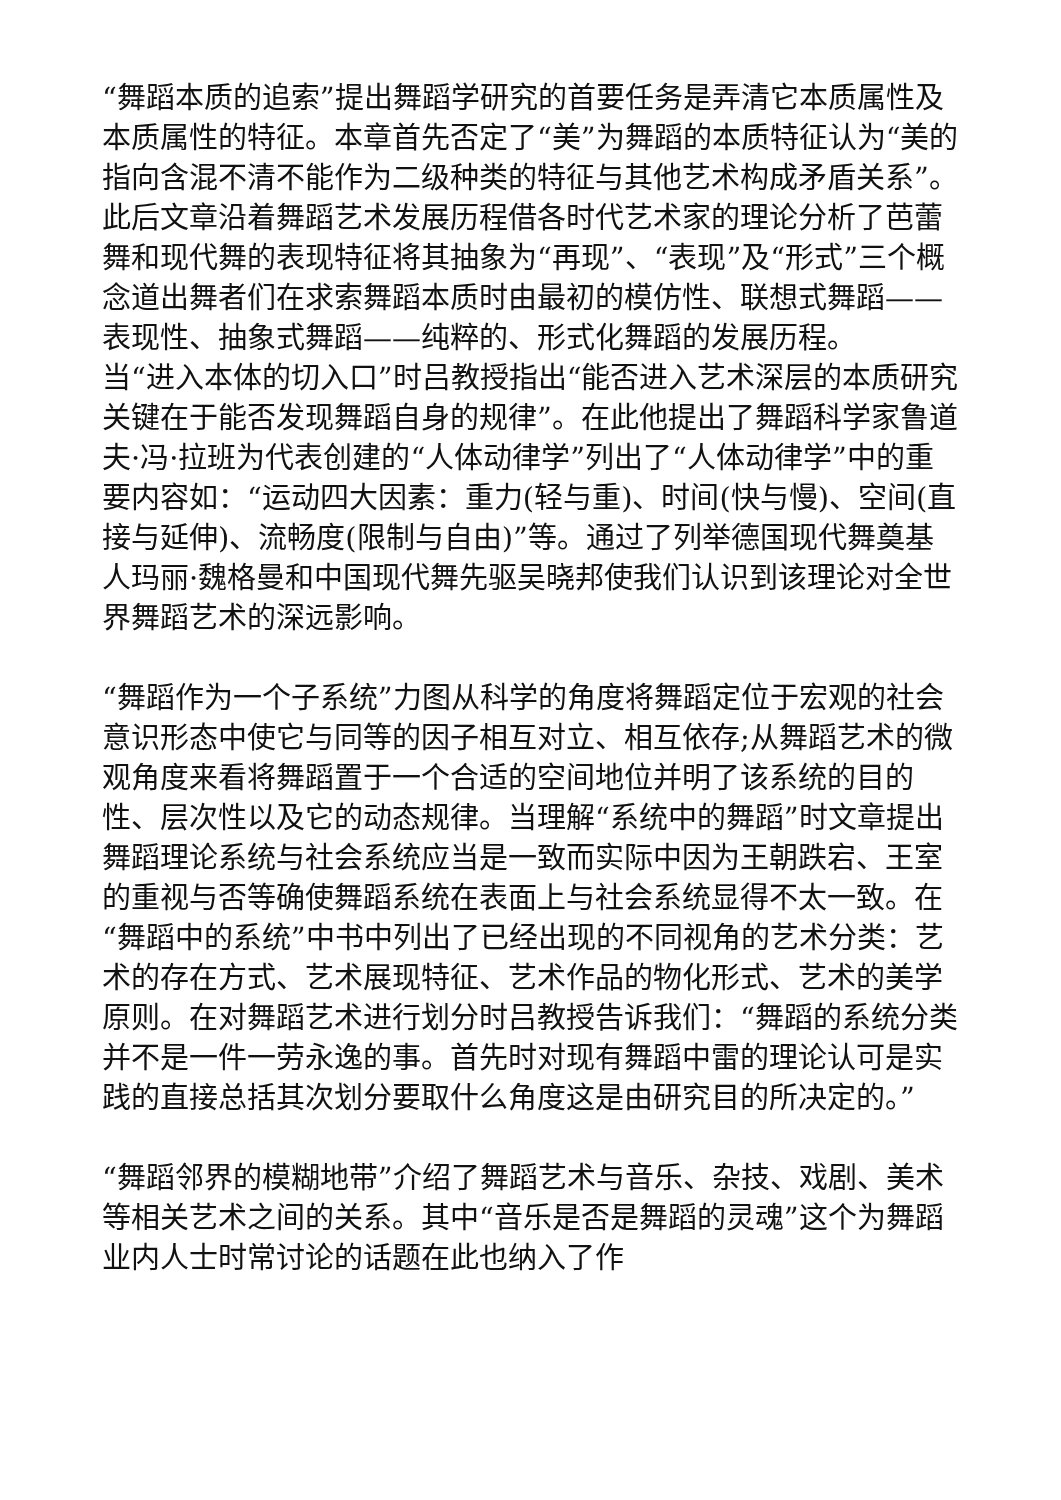“舞蹈本质的追索”提出舞蹈学研究的首要任务是弄清它本质属性及本质属性的特征。本章首先否定了“美”为舞蹈的本质特征认为“美的指向含混不清不能作为二级种类的特征与其他艺术构成矛盾关系”。此后文章沿着舞蹈艺术发展历程借各时代艺术家的理论分析了芭蕾舞和现代舞的表现特征将其抽象为“再现”、“表现”及“形式”三个概念道出舞者们在求索舞蹈本质时由最初的模仿性、联想式舞蹈——表现性、抽象式舞蹈——纯粹的、形式化舞蹈的发展历程。
当“进入本体的切入口”时吕教授指出“能否进入艺术深层的本质研究关键在于能否发现舞蹈自身的规律”。在此他提出了舞蹈科学家鲁道夫·冯·拉班为代表创建的“人体动律学”列出了“人体动律学”中的重要内容如：“运动四大因素：重力(轻与重)、时间(快与慢)、空间(直接与延伸)、流畅度(限制与自由)”等。通过了列举德国现代舞奠基人玛丽·魏格曼和中国现代舞先驱吴晓邦使我们认识到该理论对全世界舞蹈艺术的深远影响。
“舞蹈作为一个子系统”力图从科学的角度将舞蹈定位于宏观的社会意识形态中使它与同等的因子相互对立、相互依存;从舞蹈艺术的微观角度来看将舞蹈置于一个合适的空间地位并明了该系统的目的性、层次性以及它的动态规律。当理解“系统中的舞蹈”时文章提出舞蹈理论系统与社会系统应当是一致而实际中因为王朝跌宕、王室的重视与否等确使舞蹈系统在表面上与社会系统显得不太一致。在“舞蹈中的系统”中书中列出了已经出现的不同视角的艺术分类：艺术的存在方式、艺术展现特征、艺术作品的物化形式、艺术的美学原则。在对舞蹈艺术进行划分时吕教授告诉我们：“舞蹈的系统分类并不是一件一劳永逸的事。首先时对现有舞蹈中雷的理论认可是实践的直接总括其次划分要取什么角度这是由研究目的所决定的。”
“舞蹈邻界的模糊地带”介绍了舞蹈艺术与音乐、杂技、戏剧、美术等相关艺术之间的关系。其中“音乐是否是舞蹈的灵魂”这个为舞蹈业内人士时常讨论的话题在此也纳入了作